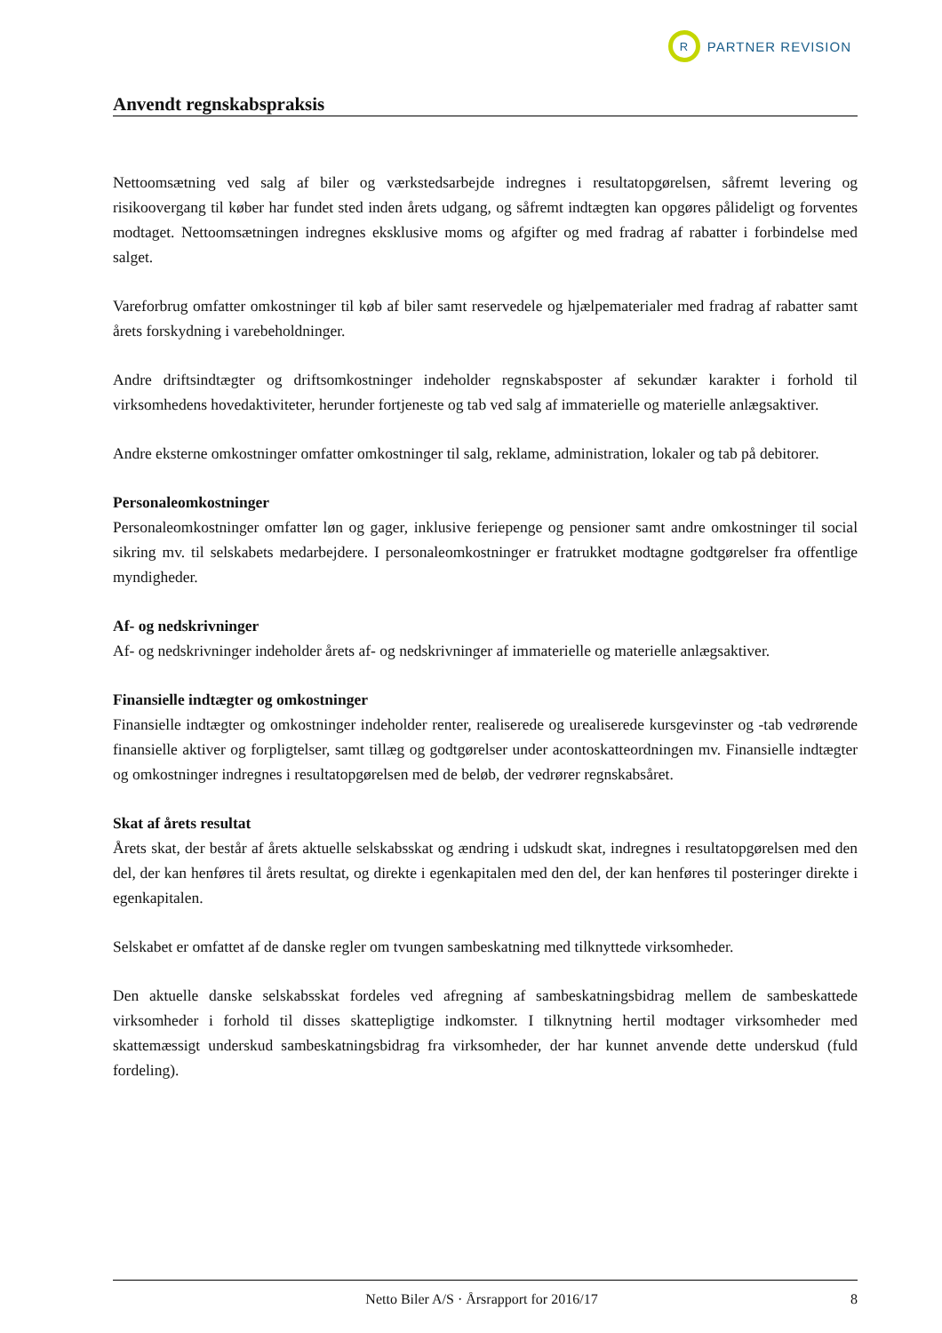R
PARTNER REVISION
Anvendt regnskabspraksis
Nettoomsætning ved salg af biler og værkstedsarbejde indregnes i resultatopgørelsen, såfremt levering og risikoovergang til køber har fundet sted inden årets udgang, og såfremt indtægten kan opgøres pålideligt og forventes modtaget. Nettoomsætningen indregnes eksklusive moms og afgifter og med fradrag af rabatter i forbindelse med salget.
Vareforbrug omfatter omkostninger til køb af biler samt reservedele og hjælpematerialer med fradrag af rabatter samt årets forskydning i varebeholdninger.
Andre driftsindtægter og driftsomkostninger indeholder regnskabsposter af sekundær karakter i forhold til virksomhedens hovedaktiviteter, herunder fortjeneste og tab ved salg af immaterielle og materielle anlægsaktiver.
Andre eksterne omkostninger omfatter omkostninger til salg, reklame, administration, lokaler og tab på debitorer.
Personaleomkostninger
Personaleomkostninger omfatter løn og gager, inklusive feriepenge og pensioner samt andre omkostninger til social sikring mv. til selskabets medarbejdere. I personaleomkostninger er fratrukket modtagne godtgørelser fra offentlige myndigheder.
Af- og nedskrivninger
Af- og nedskrivninger indeholder årets af- og nedskrivninger af immaterielle og materielle anlægsaktiver.
Finansielle indtægter og omkostninger
Finansielle indtægter og omkostninger indeholder renter, realiserede og urealiserede kursgevinster og -tab vedrørende finansielle aktiver og forpligtelser, samt tillæg og godtgørelser under acontoskatteordningen mv. Finansielle indtægter og omkostninger indregnes i resultatopgørelsen med de beløb, der vedrører regnskabsåret.
Skat af årets resultat
Årets skat, der består af årets aktuelle selskabsskat og ændring i udskudt skat, indregnes i resultatopgørelsen med den del, der kan henføres til årets resultat, og direkte i egenkapitalen med den del, der kan henføres til posteringer direkte i egenkapitalen.
Selskabet er omfattet af de danske regler om tvungen sambeskatning med tilknyttede virksomheder.
Den aktuelle danske selskabsskat fordeles ved afregning af sambeskatningsbidrag mellem de sambeskattede virksomheder i forhold til disses skattepligtige indkomster. I tilknytning hertil modtager virksomheder med skattemæssigt underskud sambeskatningsbidrag fra virksomheder, der har kunnet anvende dette underskud (fuld fordeling).
Netto Biler A/S · Årsrapport for 2016/17 8